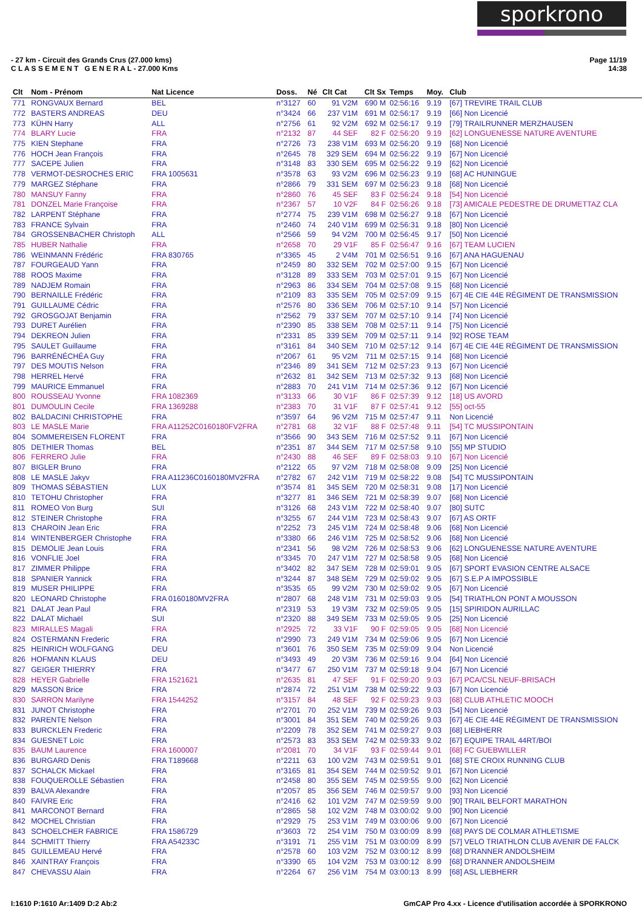sporkrono
- 27 km - Circuit des Grands Crus (27.000 kms)
C L A S S E M E N T G E N E R A L - 27.000 Kms
Page 11/19
14:38
| Clt | Nom - Prénom | Nat Licence | Doss. | Né | Clt Cat | Clt Sx | Temps | Moy. | Club |
| --- | --- | --- | --- | --- | --- | --- | --- | --- | --- |
| 771 | RONGVAUX Bernard | BEL | n°3127 | 60 | 91 V2M | 690 M | 02:56:16 | 9.19 | [67] TREVIRE TRAIL CLUB |
| 772 | BASTERS ANDREAS | DEU | n°3424 | 66 | 237 V1M | 691 M | 02:56:17 | 9.19 | [66] Non Licencié |
| 773 | KÜHN Harry | ALL | n°2756 | 61 | 92 V2M | 692 M | 02:56:17 | 9.19 | [79] TRAILRUNNER MERZHAUSEN |
| 774 | BLARY Lucie | FRA | n°2132 | 87 | 44 SEF | 82 F | 02:56:20 | 9.19 | [62] LONGUENESSE NATURE AVENTURE |
| 775 | KIEN Stephane | FRA | n°2726 | 73 | 238 V1M | 693 M | 02:56:20 | 9.19 | [68] Non Licencié |
| 776 | HOCH Jean François | FRA | n°2645 | 78 | 329 SEM | 694 M | 02:56:22 | 9.19 | [67] Non Licencié |
| 777 | SACEPE Julien | FRA | n°3148 | 83 | 330 SEM | 695 M | 02:56:22 | 9.19 | [62] Non Licencié |
| 778 | VERMOT-DESROCHES ERIC | FRA 1005631 | n°3578 | 63 | 93 V2M | 696 M | 02:56:23 | 9.19 | [68] AC HUNINGUE |
| 779 | MARGEZ Stéphane | FRA | n°2866 | 79 | 331 SEM | 697 M | 02:56:23 | 9.18 | [68] Non Licencié |
| 780 | MANSUY Fanny | FRA | n°2860 | 76 | 45 SEF | 83 F | 02:56:24 | 9.18 | [54] Non Licencié |
| 781 | DONZEL Marie Françoise | FRA | n°2367 | 57 | 10 V2F | 84 F | 02:56:26 | 9.18 | [73] AMICALE PEDESTRE DE DRUMETTAZ CLA |
| 782 | LARPENT Stéphane | FRA | n°2774 | 75 | 239 V1M | 698 M | 02:56:27 | 9.18 | [67] Non Licencié |
| 783 | FRANCE Sylvain | FRA | n°2460 | 74 | 240 V1M | 699 M | 02:56:31 | 9.18 | [80] Non Licencié |
| 784 | GROSSENBACHER Christoph | ALL | n°2566 | 59 | 94 V2M | 700 M | 02:56:45 | 9.17 | [50] Non Licencié |
| 785 | HUBER Nathalie | FRA | n°2658 | 70 | 29 V1F | 85 F | 02:56:47 | 9.16 | [67] TEAM LUCIEN |
| 786 | WEINMANN Frédéric | FRA 830765 | n°3365 | 45 | 2 V4M | 701 M | 02:56:51 | 9.16 | [67] ANA HAGUENAU |
| 787 | FOURGEAUD Yann | FRA | n°2459 | 80 | 332 SEM | 702 M | 02:57:00 | 9.15 | [67] Non Licencié |
| 788 | ROOS Maxime | FRA | n°3128 | 89 | 333 SEM | 703 M | 02:57:01 | 9.15 | [67] Non Licencié |
| 789 | NADJEM Romain | FRA | n°2963 | 86 | 334 SEM | 704 M | 02:57:08 | 9.15 | [68] Non Licencié |
| 790 | BERNAILLE Frédéric | FRA | n°2109 | 83 | 335 SEM | 705 M | 02:57:09 | 9.15 | [67] 4E CIE 44E RÉGIMENT DE TRANSMISSION |
| 791 | GUILLAUME Cédric | FRA | n°2576 | 80 | 336 SEM | 706 M | 02:57:10 | 9.14 | [57] Non Licencié |
| 792 | GROSGOJAT Benjamin | FRA | n°2562 | 79 | 337 SEM | 707 M | 02:57:10 | 9.14 | [74] Non Licencié |
| 793 | DURET Aurélien | FRA | n°2390 | 85 | 338 SEM | 708 M | 02:57:11 | 9.14 | [75] Non Licencié |
| 794 | DEKREON Julien | FRA | n°2331 | 85 | 339 SEM | 709 M | 02:57:11 | 9.14 | [92] ROSE TEAM |
| 795 | SAULET Guillaume | FRA | n°3161 | 84 | 340 SEM | 710 M | 02:57:12 | 9.14 | [67] 4E CIE 44E RÉGIMENT DE TRANSMISSION |
| 796 | BARRÉNÉCHÉA Guy | FRA | n°2067 | 61 | 95 V2M | 711 M | 02:57:15 | 9.14 | [68] Non Licencié |
| 797 | DES MOUTIS Nelson | FRA | n°2346 | 89 | 341 SEM | 712 M | 02:57:23 | 9.13 | [67] Non Licencié |
| 798 | HERREL Hervé | FRA | n°2632 | 81 | 342 SEM | 713 M | 02:57:32 | 9.13 | [68] Non Licencié |
| 799 | MAURICE Emmanuel | FRA | n°2883 | 70 | 241 V1M | 714 M | 02:57:36 | 9.12 | [67] Non Licencié |
| 800 | ROUSSEAU Yvonne | FRA 1082369 | n°3133 | 66 | 30 V1F | 86 F | 02:57:39 | 9.12 | [18] US AVORD |
| 801 | DUMOULIN Cecile | FRA 1369288 | n°2383 | 70 | 31 V1F | 87 F | 02:57:41 | 9.12 | [55] oct-55 |
| 802 | BALDACINI CHRISTOPHE | FRA | n°3597 | 64 | 96 V2M | 715 M | 02:57:47 | 9.11 | Non Licencié |
| 803 | LE MASLE Marie | FRA A11252C0160180FV2FRA | n°2781 | 68 | 32 V1F | 88 F | 02:57:48 | 9.11 | [54] TC MUSSIPONTAIN |
| 804 | SOMMEREISEN FLORENT | FRA | n°3566 | 90 | 343 SEM | 716 M | 02:57:52 | 9.11 | [67] Non Licencié |
| 805 | DETHIER Thomas | BEL | n°2351 | 87 | 344 SEM | 717 M | 02:57:58 | 9.10 | [55] MP STUDIO |
| 806 | FERRERO Julie | FRA | n°2430 | 88 | 46 SEF | 89 F | 02:58:03 | 9.10 | [67] Non Licencié |
| 807 | BIGLER Bruno | FRA | n°2122 | 65 | 97 V2M | 718 M | 02:58:08 | 9.09 | [25] Non Licencié |
| 808 | LE MASLE Jakyv | FRA A11236C0160180MV2FRA | n°2782 | 67 | 242 V1M | 719 M | 02:58:22 | 9.08 | [54] TC MUSSIPONTAIN |
| 809 | THOMAS SÉBASTIEN | LUX | n°3574 | 81 | 345 SEM | 720 M | 02:58:31 | 9.08 | [17] Non Licencié |
| 810 | TETOHU Christopher | FRA | n°3277 | 81 | 346 SEM | 721 M | 02:58:39 | 9.07 | [68] Non Licencié |
| 811 | ROMEO Von Burg | SUI | n°3126 | 68 | 243 V1M | 722 M | 02:58:40 | 9.07 | [80] SUTC |
| 812 | STEINER Christophe | FRA | n°3255 | 67 | 244 V1M | 723 M | 02:58:43 | 9.07 | [67] AS ORTF |
| 813 | CHAROIN Jean Eric | FRA | n°2252 | 73 | 245 V1M | 724 M | 02:58:48 | 9.06 | [68] Non Licencié |
| 814 | WINTENBERGER Christophe | FRA | n°3380 | 66 | 246 V1M | 725 M | 02:58:52 | 9.06 | [68] Non Licencié |
| 815 | DEMOLIE Jean Louis | FRA | n°2341 | 56 | 98 V2M | 726 M | 02:58:53 | 9.06 | [62] LONGUENESSE NATURE AVENTURE |
| 816 | VONFLIE Joel | FRA | n°3345 | 70 | 247 V1M | 727 M | 02:58:58 | 9.05 | [68] Non Licencié |
| 817 | ZIMMER Philippe | FRA | n°3402 | 82 | 347 SEM | 728 M | 02:59:01 | 9.05 | [67] SPORT EVASION CENTRE ALSACE |
| 818 | SPANIER Yannick | FRA | n°3244 | 87 | 348 SEM | 729 M | 02:59:02 | 9.05 | [67] S.E.P A IMPOSSIBLE |
| 819 | MUSER PHILIPPE | FRA | n°3535 | 65 | 99 V2M | 730 M | 02:59:02 | 9.05 | [67] Non Licencié |
| 820 | LEONARD Christophe | FRA 0160180MV2FRA | n°2807 | 68 | 248 V1M | 731 M | 02:59:03 | 9.05 | [54] TRIATHLON PONT A MOUSSON |
| 821 | DALAT Jean Paul | FRA | n°2319 | 53 | 19 V3M | 732 M | 02:59:05 | 9.05 | [15] SPIRIDON AURILLAC |
| 822 | DALAT Michaël | SUI | n°2320 | 88 | 349 SEM | 733 M | 02:59:05 | 9.05 | [25] Non Licencié |
| 823 | MIRALLES Magali | FRA | n°2925 | 72 | 33 V1F | 90 F | 02:59:05 | 9.05 | [68] Non Licencié |
| 824 | OSTERMANN Frederic | FRA | n°2990 | 73 | 249 V1M | 734 M | 02:59:06 | 9.05 | [67] Non Licencié |
| 825 | HEINRICH WOLFGANG | DEU | n°3601 | 76 | 350 SEM | 735 M | 02:59:09 | 9.04 | Non Licencié |
| 826 | HOFMANN KLAUS | DEU | n°3493 | 49 | 20 V3M | 736 M | 02:59:16 | 9.04 | [64] Non Licencié |
| 827 | GEIGER THIERRY | FRA | n°3477 | 67 | 250 V1M | 737 M | 02:59:18 | 9.04 | [67] Non Licencié |
| 828 | HEYER Gabrielle | FRA 1521621 | n°2635 | 81 | 47 SEF | 91 F | 02:59:20 | 9.03 | [67] PCA/CSL NEUF-BRISACH |
| 829 | MASSON Brice | FRA | n°2874 | 72 | 251 V1M | 738 M | 02:59:22 | 9.03 | [67] Non Licencié |
| 830 | SARRON Marilyne | FRA 1544252 | n°3157 | 84 | 48 SEF | 92 F | 02:59:23 | 9.03 | [68] CLUB ATHLETIC MOOCH |
| 831 | JUNOT Christophe | FRA | n°2701 | 70 | 252 V1M | 739 M | 02:59:26 | 9.03 | [54] Non Licencié |
| 832 | PARENTE Nelson | FRA | n°3001 | 84 | 351 SEM | 740 M | 02:59:26 | 9.03 | [67] 4E CIE 44E RÉGIMENT DE TRANSMISSION |
| 833 | BURCKLEN Frederic | FRA | n°2209 | 78 | 352 SEM | 741 M | 02:59:27 | 9.03 | [68] LIEBHERR |
| 834 | GUESNET Loïc | FRA | n°2573 | 83 | 353 SEM | 742 M | 02:59:33 | 9.02 | [67] EQUIPE TRAIL 44RT/BOI |
| 835 | BAUM Laurence | FRA 1600007 | n°2081 | 70 | 34 V1F | 93 F | 02:59:44 | 9.01 | [68] FC GUEBWILLER |
| 836 | BURGARD Denis | FRA T189668 | n°2211 | 63 | 100 V2M | 743 M | 02:59:51 | 9.01 | [68] STE CROIX RUNNING CLUB |
| 837 | SCHALCK Mickael | FRA | n°3165 | 81 | 354 SEM | 744 M | 02:59:52 | 9.01 | [67] Non Licencié |
| 838 | FOUQUEROLLE Sébastien | FRA | n°2458 | 80 | 355 SEM | 745 M | 02:59:55 | 9.00 | [62] Non Licencié |
| 839 | BALVA Alexandre | FRA | n°2057 | 85 | 356 SEM | 746 M | 02:59:57 | 9.00 | [93] Non Licencié |
| 840 | FAIVRE Eric | FRA | n°2416 | 62 | 101 V2M | 747 M | 02:59:59 | 9.00 | [90] TRAIL BELFORT MARATHON |
| 841 | MARCONOT Bernard | FRA | n°2865 | 58 | 102 V2M | 748 M | 03:00:02 | 9.00 | [90] Non Licencié |
| 842 | MOCHEL Christian | FRA | n°2929 | 75 | 253 V1M | 749 M | 03:00:06 | 9.00 | [67] Non Licencié |
| 843 | SCHOELCHER FABRICE | FRA 1586729 | n°3603 | 72 | 254 V1M | 750 M | 03:00:09 | 8.99 | [68] PAYS DE COLMAR ATHLETISME |
| 844 | SCHMITT Thierry | FRA A54233C | n°3191 | 71 | 255 V1M | 751 M | 03:00:09 | 8.99 | [57] VELO TRIATHLON CLUB AVENIR DE FALCK |
| 845 | GUILLEMEAU Hervé | FRA | n°2578 | 60 | 103 V2M | 752 M | 03:00:12 | 8.99 | [68] D'RANNER ANDOLSHEIM |
| 846 | XAINTRAY François | FRA | n°3390 | 65 | 104 V2M | 753 M | 03:00:12 | 8.99 | [68] D'RANNER ANDOLSHEIM |
| 847 | CHEVASSU Alain | FRA | n°2264 | 67 | 256 V1M | 754 M | 03:00:13 | 8.99 | [68] ASL LIEBHERR |
I:1610 P:1610 Ar:1409 D:2 Ab:2 GmCAP Pro 4.xx - Licence d'utilisation accordée à SPORKRONO